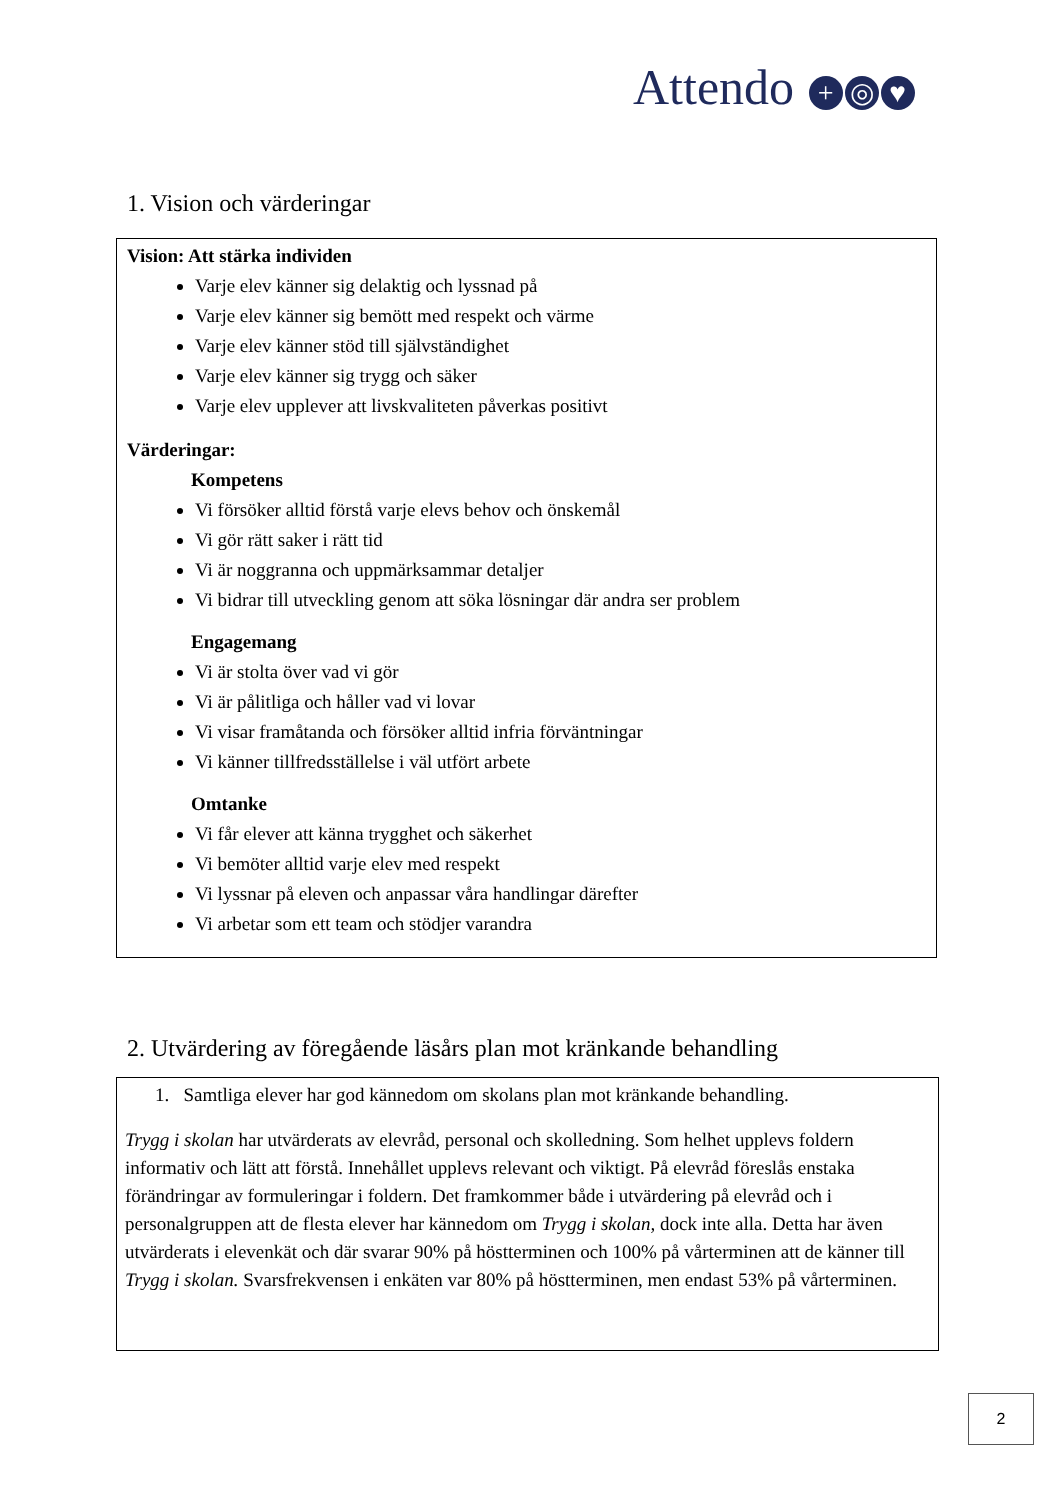Attendo + ◎ ♥
1. Vision och värderingar
Vision: Att stärka individen
Varje elev känner sig delaktig och lyssnad på
Varje elev känner sig bemött med respekt och värme
Varje elev känner stöd till självständighet
Varje elev känner sig trygg och säker
Varje elev upplever att livskvaliteten påverkas positivt
Värderingar:
Kompetens
Vi försöker alltid förstå varje elevs behov och önskemål
Vi gör rätt saker i rätt tid
Vi är noggranna och uppmärksammar detaljer
Vi bidrar till utveckling genom att söka lösningar där andra ser problem
Engagemang
Vi är stolta över vad vi gör
Vi är pålitliga och håller vad vi lovar
Vi visar framåtanda och försöker alltid infria förväntningar
Vi känner tillfredsställelse i väl utfört arbete
Omtanke
Vi får elever att känna trygghet och säkerhet
Vi bemöter alltid varje elev med respekt
Vi lyssnar på eleven och anpassar våra handlingar därefter
Vi arbetar som ett team och stödjer varandra
2. Utvärdering av föregående läsårs plan mot kränkande behandling
1. Samtliga elever har god kännedom om skolans plan mot kränkande behandling.
Trygg i skolan har utvärderats av elevråd, personal och skolledning. Som helhet upplevs foldern informativ och lätt att förstå. Innehållet upplevs relevant och viktigt. På elevråd föreslås enstaka förändringar av formuleringar i foldern. Det framkommer både i utvärdering på elevråd och i personalgruppen att de flesta elever har kännedom om Trygg i skolan, dock inte alla. Detta har även utvärderats i elevenkät och där svarar 90% på höstterminen och 100% på vårterminen att de känner till Trygg i skolan. Svarsfrekvensen i enkäten var 80% på höstterminen, men endast 53% på vårterminen.
2